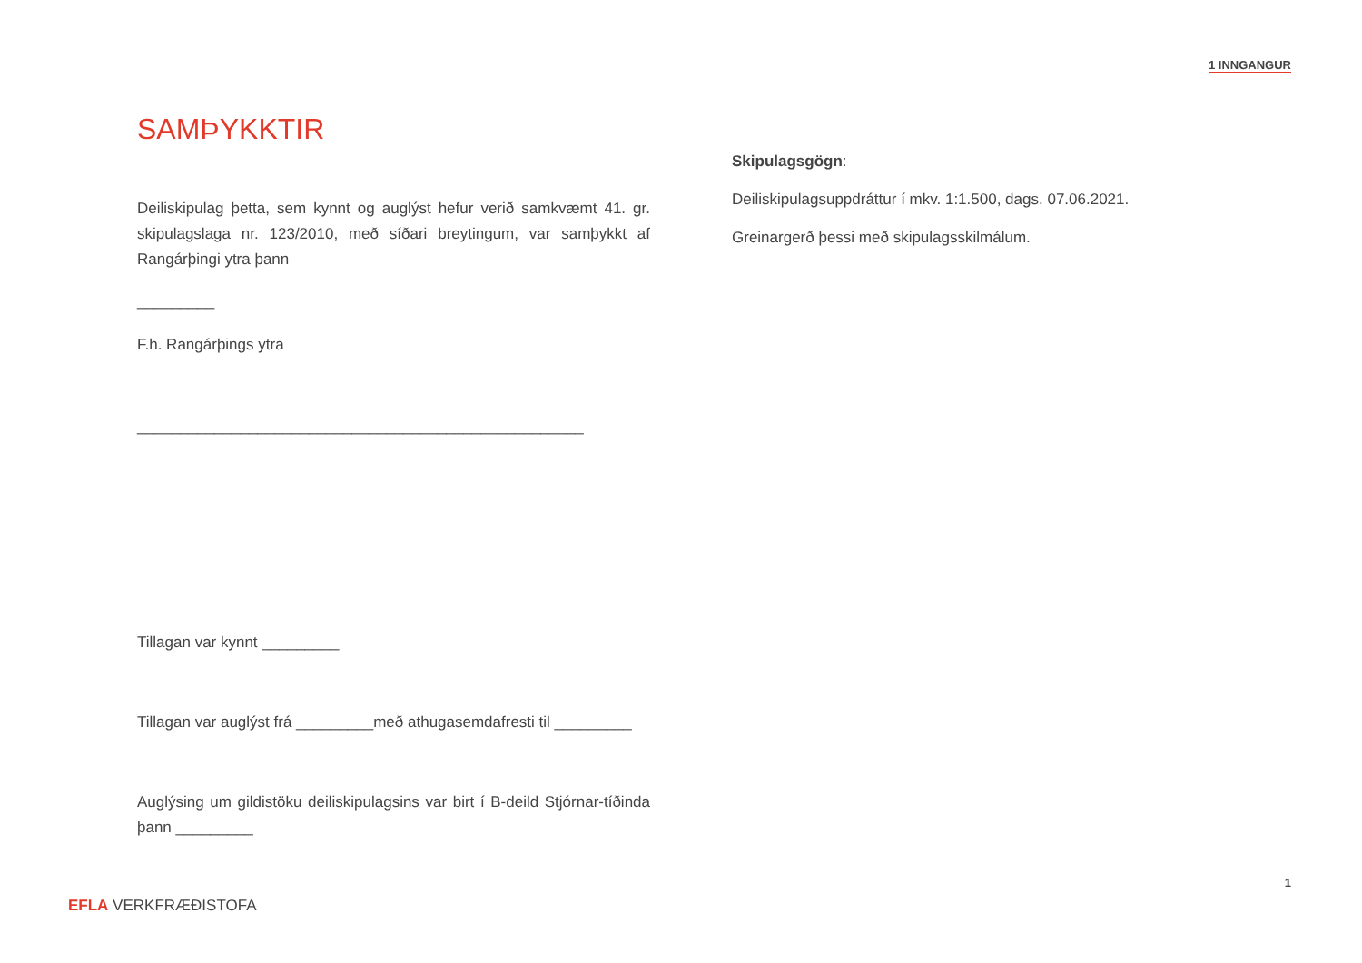1 INNGANGUR
SAMÞYKKTIR
Deiliskipulag þetta, sem kynnt og auglýst hefur verið samkvæmt 41. gr. skipulagslaga nr. 123/2010, með síðari breytingum, var samþykkt af Rangárþingi ytra þann
_________
F.h. Rangárþings ytra
____________________________________________________
Tillagan var kynnt _________
Tillagan var auglýst frá _________með athugasemdafresti til _________
Auglýsing um gildistöku deiliskipulagsins var birt í B-deild Stjórnar-tíðinda þann _________
Skipulagsgögn:
Deiliskipulagsuppdráttur í mkv. 1:1.500, dags. 07.06.2021.
Greinargerð þessi með skipulagsskilmálum.
1
EFLA VERKFRÆÐISTOFA